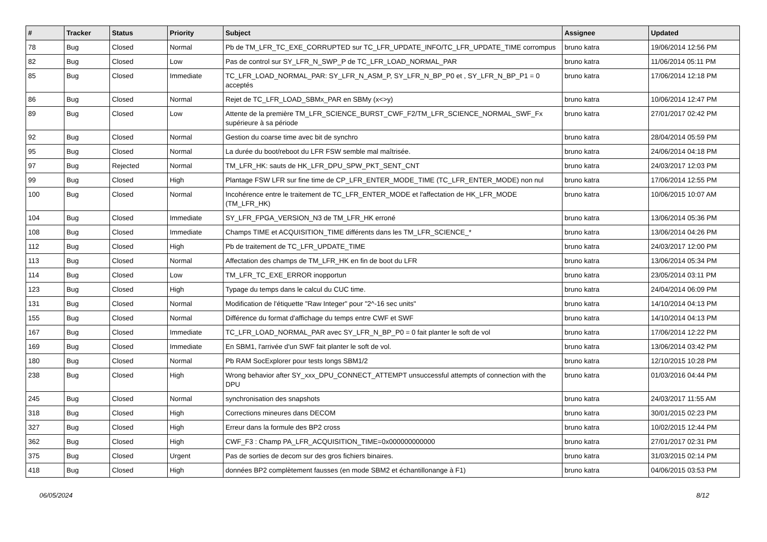| # | Tracker | Status | Priority | Subject | Assignee | Updated |
| --- | --- | --- | --- | --- | --- | --- |
| 78 | Bug | Closed | Normal | Pb de TM_LFR_TC_EXE_CORRUPTED sur TC_LFR_UPDATE_INFO/TC_LFR_UPDATE_TIME corrompus | bruno katra | 19/06/2014 12:56 PM |
| 82 | Bug | Closed | Low | Pas de control sur SY_LFR_N_SWP_P de TC_LFR_LOAD_NORMAL_PAR | bruno katra | 11/06/2014 05:11 PM |
| 85 | Bug | Closed | Immediate | TC_LFR_LOAD_NORMAL_PAR: SY_LFR_N_ASM_P, SY_LFR_N_BP_P0 et , SY_LFR_N_BP_P1 = 0 acceptés | bruno katra | 17/06/2014 12:18 PM |
| 86 | Bug | Closed | Normal | Rejet de TC_LFR_LOAD_SBMx_PAR en SBMy (x<>y) | bruno katra | 10/06/2014 12:47 PM |
| 89 | Bug | Closed | Low | Attente de la première TM_LFR_SCIENCE_BURST_CWF_F2/TM_LFR_SCIENCE_NORMAL_SWF_Fx supérieure à sa période | bruno katra | 27/01/2017 02:42 PM |
| 92 | Bug | Closed | Normal | Gestion du coarse time avec bit de synchro | bruno katra | 28/04/2014 05:59 PM |
| 95 | Bug | Closed | Normal | La durée du boot/reboot du LFR FSW semble mal maîtrisée. | bruno katra | 24/06/2014 04:18 PM |
| 97 | Bug | Rejected | Normal | TM_LFR_HK: sauts de HK_LFR_DPU_SPW_PKT_SENT_CNT | bruno katra | 24/03/2017 12:03 PM |
| 99 | Bug | Closed | High | Plantage FSW LFR sur fine time de CP_LFR_ENTER_MODE_TIME (TC_LFR_ENTER_MODE) non nul | bruno katra | 17/06/2014 12:55 PM |
| 100 | Bug | Closed | Normal | Incohérence entre le traitement de TC_LFR_ENTER_MODE et l'affectation de HK_LFR_MODE (TM_LFR_HK) | bruno katra | 10/06/2015 10:07 AM |
| 104 | Bug | Closed | Immediate | SY_LFR_FPGA_VERSION_N3 de TM_LFR_HK erroné | bruno katra | 13/06/2014 05:36 PM |
| 108 | Bug | Closed | Immediate | Champs TIME et ACQUISITION_TIME différents dans les TM_LFR_SCIENCE_* | bruno katra | 13/06/2014 04:26 PM |
| 112 | Bug | Closed | High | Pb de traitement de TC_LFR_UPDATE_TIME | bruno katra | 24/03/2017 12:00 PM |
| 113 | Bug | Closed | Normal | Affectation des champs de TM_LFR_HK en fin de boot du LFR | bruno katra | 13/06/2014 05:34 PM |
| 114 | Bug | Closed | Low | TM_LFR_TC_EXE_ERROR inopportun | bruno katra | 23/05/2014 03:11 PM |
| 123 | Bug | Closed | High | Typage du temps dans le calcul du CUC time. | bruno katra | 24/04/2014 06:09 PM |
| 131 | Bug | Closed | Normal | Modification de l'étiquette "Raw Integer" pour "2^-16 sec units" | bruno katra | 14/10/2014 04:13 PM |
| 155 | Bug | Closed | Normal | Différence du format d'affichage du temps entre CWF et SWF | bruno katra | 14/10/2014 04:13 PM |
| 167 | Bug | Closed | Immediate | TC_LFR_LOAD_NORMAL_PAR avec SY_LFR_N_BP_P0 = 0 fait planter le soft de vol | bruno katra | 17/06/2014 12:22 PM |
| 169 | Bug | Closed | Immediate | En SBM1, l'arrivée d'un SWF fait planter le soft de vol. | bruno katra | 13/06/2014 03:42 PM |
| 180 | Bug | Closed | Normal | Pb RAM SocExplorer pour tests longs SBM1/2 | bruno katra | 12/10/2015 10:28 PM |
| 238 | Bug | Closed | High | Wrong behavior after SY_xxx_DPU_CONNECT_ATTEMPT unsuccessful attempts of connection with the DPU | bruno katra | 01/03/2016 04:44 PM |
| 245 | Bug | Closed | Normal | synchronisation des snapshots | bruno katra | 24/03/2017 11:55 AM |
| 318 | Bug | Closed | High | Corrections mineures dans DECOM | bruno katra | 30/01/2015 02:23 PM |
| 327 | Bug | Closed | High | Erreur dans la formule des BP2 cross | bruno katra | 10/02/2015 12:44 PM |
| 362 | Bug | Closed | High | CWF_F3 : Champ PA_LFR_ACQUISITION_TIME=0x000000000000 | bruno katra | 27/01/2017 02:31 PM |
| 375 | Bug | Closed | Urgent | Pas de sorties de decom sur des gros fichiers binaires. | bruno katra | 31/03/2015 02:14 PM |
| 418 | Bug | Closed | High | données BP2 complètement fausses (en mode SBM2 et échantillonange à F1) | bruno katra | 04/06/2015 03:53 PM |
06/05/2024 8/12